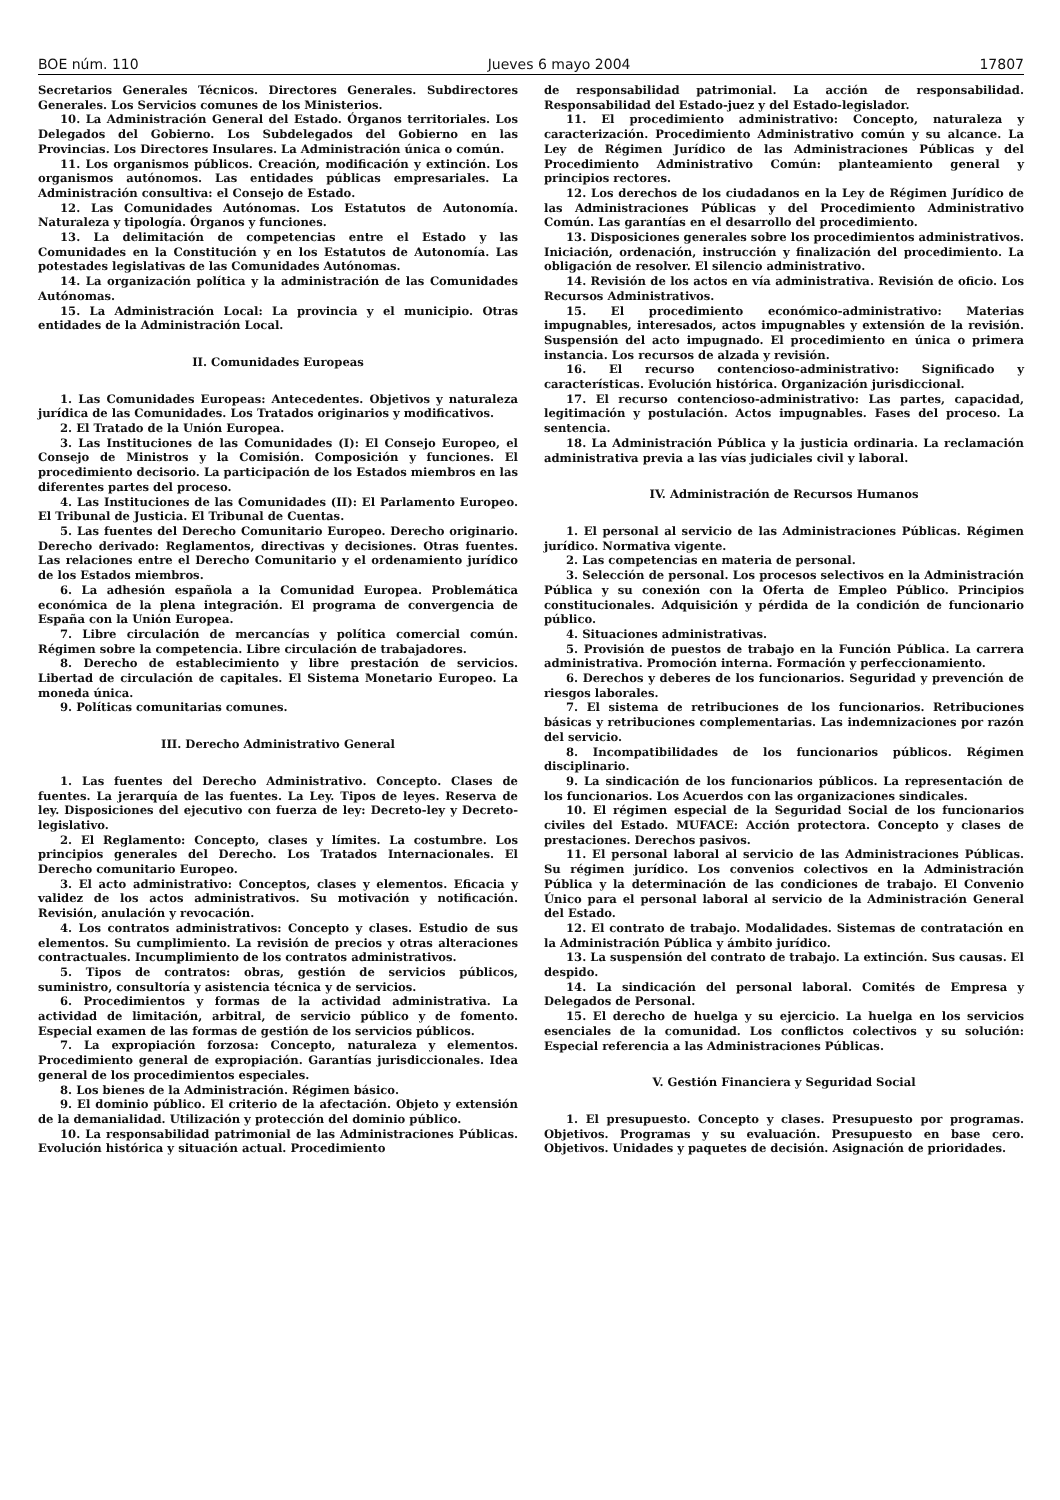BOE núm. 110 Jueves 6 mayo 2004 17807
Secretarios Generales Técnicos. Directores Generales. Subdirectores Generales. Los Servicios comunes de los Ministerios.
10. La Administración General del Estado. Órganos territoriales. Los Delegados del Gobierno. Los Subdelegados del Gobierno en las Provincias. Los Directores Insulares. La Administración única o común.
11. Los organismos públicos. Creación, modificación y extinción. Los organismos autónomos. Las entidades públicas empresariales. La Administración consultiva: el Consejo de Estado.
12. Las Comunidades Autónomas. Los Estatutos de Autonomía. Naturaleza y tipología. Órganos y funciones.
13. La delimitación de competencias entre el Estado y las Comunidades en la Constitución y en los Estatutos de Autonomía. Las potestades legislativas de las Comunidades Autónomas.
14. La organización política y la administración de las Comunidades Autónomas.
15. La Administración Local: La provincia y el municipio. Otras entidades de la Administración Local.
II. Comunidades Europeas
1. Las Comunidades Europeas: Antecedentes. Objetivos y naturaleza jurídica de las Comunidades. Los Tratados originarios y modificativos.
2. El Tratado de la Unión Europea.
3. Las Instituciones de las Comunidades (I): El Consejo Europeo, el Consejo de Ministros y la Comisión. Composición y funciones. El procedimiento decisorio. La participación de los Estados miembros en las diferentes partes del proceso.
4. Las Instituciones de las Comunidades (II): El Parlamento Europeo. El Tribunal de Justicia. El Tribunal de Cuentas.
5. Las fuentes del Derecho Comunitario Europeo. Derecho originario. Derecho derivado: Reglamentos, directivas y decisiones. Otras fuentes. Las relaciones entre el Derecho Comunitario y el ordenamiento jurídico de los Estados miembros.
6. La adhesión española a la Comunidad Europea. Problemática económica de la plena integración. El programa de convergencia de España con la Unión Europea.
7. Libre circulación de mercancías y política comercial común. Régimen sobre la competencia. Libre circulación de trabajadores.
8. Derecho de establecimiento y libre prestación de servicios. Libertad de circulación de capitales. El Sistema Monetario Europeo. La moneda única.
9. Políticas comunitarias comunes.
III. Derecho Administrativo General
1. Las fuentes del Derecho Administrativo. Concepto. Clases de fuentes. La jerarquía de las fuentes. La Ley. Tipos de leyes. Reserva de ley. Disposiciones del ejecutivo con fuerza de ley: Decreto-ley y Decreto-legislativo.
2. El Reglamento: Concepto, clases y límites. La costumbre. Los principios generales del Derecho. Los Tratados Internacionales. El Derecho comunitario Europeo.
3. El acto administrativo: Conceptos, clases y elementos. Eficacia y validez de los actos administrativos. Su motivación y notificación. Revisión, anulación y revocación.
4. Los contratos administrativos: Concepto y clases. Estudio de sus elementos. Su cumplimiento. La revisión de precios y otras alteraciones contractuales. Incumplimiento de los contratos administrativos.
5. Tipos de contratos: obras, gestión de servicios públicos, suministro, consultoría y asistencia técnica y de servicios.
6. Procedimientos y formas de la actividad administrativa. La actividad de limitación, arbitral, de servicio público y de fomento. Especial examen de las formas de gestión de los servicios públicos.
7. La expropiación forzosa: Concepto, naturaleza y elementos. Procedimiento general de expropiación. Garantías jurisdiccionales. Idea general de los procedimientos especiales.
8. Los bienes de la Administración. Régimen básico.
9. El dominio público. El criterio de la afectación. Objeto y extensión de la demanialidad. Utilización y protección del dominio público.
10. La responsabilidad patrimonial de las Administraciones Públicas. Evolución histórica y situación actual. Procedimiento
de responsabilidad patrimonial. La acción de responsabilidad. Responsabilidad del Estado-juez y del Estado-legislador.
11. El procedimiento administrativo: Concepto, naturaleza y caracterización. Procedimiento Administrativo común y su alcance. La Ley de Régimen Jurídico de las Administraciones Públicas y del Procedimiento Administrativo Común: planteamiento general y principios rectores.
12. Los derechos de los ciudadanos en la Ley de Régimen Jurídico de las Administraciones Públicas y del Procedimiento Administrativo Común. Las garantías en el desarrollo del procedimiento.
13. Disposiciones generales sobre los procedimientos administrativos. Iniciación, ordenación, instrucción y finalización del procedimiento. La obligación de resolver. El silencio administrativo.
14. Revisión de los actos en vía administrativa. Revisión de oficio. Los Recursos Administrativos.
15. El procedimiento económico-administrativo: Materias impugnables, interesados, actos impugnables y extensión de la revisión. Suspensión del acto impugnado. El procedimiento en única o primera instancia. Los recursos de alzada y revisión.
16. El recurso contencioso-administrativo: Significado y características. Evolución histórica. Organización jurisdiccional.
17. El recurso contencioso-administrativo: Las partes, capacidad, legitimación y postulación. Actos impugnables. Fases del proceso. La sentencia.
18. La Administración Pública y la justicia ordinaria. La reclamación administrativa previa a las vías judiciales civil y laboral.
IV. Administración de Recursos Humanos
1. El personal al servicio de las Administraciones Públicas. Régimen jurídico. Normativa vigente.
2. Las competencias en materia de personal.
3. Selección de personal. Los procesos selectivos en la Administración Pública y su conexión con la Oferta de Empleo Público. Principios constitucionales. Adquisición y pérdida de la condición de funcionario público.
4. Situaciones administrativas.
5. Provisión de puestos de trabajo en la Función Pública. La carrera administrativa. Promoción interna. Formación y perfeccionamiento.
6. Derechos y deberes de los funcionarios. Seguridad y prevención de riesgos laborales.
7. El sistema de retribuciones de los funcionarios. Retribuciones básicas y retribuciones complementarias. Las indemnizaciones por razón del servicio.
8. Incompatibilidades de los funcionarios públicos. Régimen disciplinario.
9. La sindicación de los funcionarios públicos. La representación de los funcionarios. Los Acuerdos con las organizaciones sindicales.
10. El régimen especial de la Seguridad Social de los funcionarios civiles del Estado. MUFACE: Acción protectora. Concepto y clases de prestaciones. Derechos pasivos.
11. El personal laboral al servicio de las Administraciones Públicas. Su régimen jurídico. Los convenios colectivos en la Administración Pública y la determinación de las condiciones de trabajo. El Convenio Único para el personal laboral al servicio de la Administración General del Estado.
12. El contrato de trabajo. Modalidades. Sistemas de contratación en la Administración Pública y ámbito jurídico.
13. La suspensión del contrato de trabajo. La extinción. Sus causas. El despido.
14. La sindicación del personal laboral. Comités de Empresa y Delegados de Personal.
15. El derecho de huelga y su ejercicio. La huelga en los servicios esenciales de la comunidad. Los conflictos colectivos y su solución: Especial referencia a las Administraciones Públicas.
V. Gestión Financiera y Seguridad Social
1. El presupuesto. Concepto y clases. Presupuesto por programas. Objetivos. Programas y su evaluación. Presupuesto en base cero. Objetivos. Unidades y paquetes de decisión. Asignación de prioridades.